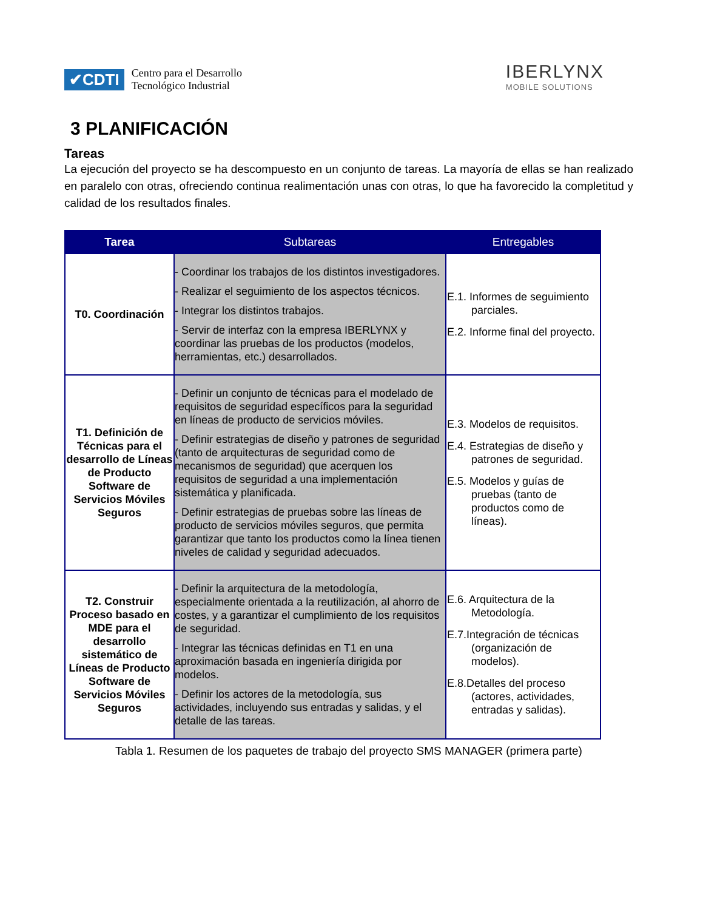✔CDTI Centro para el Desarrollo
Tecnológico Industrial
IBERLYNX
MOBILE SOLUTIONS
3 PLANIFICACIÓN
Tareas
La ejecución del proyecto se ha descompuesto en un conjunto de tareas. La mayoría de ellas se han realizado en paralelo con otras, ofreciendo continua realimentación unas con otras, lo que ha favorecido la completitud y calidad de los resultados finales.
| Tarea | Subtareas | Entregables |
| --- | --- | --- |
| T0. Coordinación | - Coordinar los trabajos de los distintos investigadores. - Realizar el seguimiento de los aspectos técnicos. - Integrar los distintos trabajos. - Servir de interfaz con la empresa IBERLYNX y coordinar las pruebas de los productos (modelos, herramientas, etc.) desarrollados. | E.1. Informes de seguimiento parciales. E.2. Informe final del proyecto. |
| T1. Definición de Técnicas para el desarrollo de Líneas de Producto Software de Servicios Móviles Seguros | - Definir un conjunto de técnicas para el modelado de requisitos de seguridad específicos para la seguridad en líneas de producto de servicios móviles. - Definir estrategias de diseño y patrones de seguridad (tanto de arquitecturas de seguridad como de mecanismos de seguridad) que acerquen los requisitos de seguridad a una implementación sistemática y planificada. - Definir estrategias de pruebas sobre las líneas de producto de servicios móviles seguros, que permita garantizar que tanto los productos como la línea tienen niveles de calidad y seguridad adecuados. | E.3. Modelos de requisitos. E.4. Estrategias de diseño y patrones de seguridad. E.5. Modelos y guías de pruebas (tanto de productos como de líneas). |
| T2. Construir Proceso basado en MDE para el desarrollo sistemático de Líneas de Producto Software de Servicios Móviles Seguros | - Definir la arquitectura de la metodología, especialmente orientada a la reutilización, al ahorro de costes, y a garantizar el cumplimiento de los requisitos de seguridad. - Integrar las técnicas definidas en T1 en una aproximación basada en ingeniería dirigida por modelos. - Definir los actores de la metodología, sus actividades, incluyendo sus entradas y salidas, y el detalle de las tareas. | E.6. Arquitectura de la Metodología. E.7.Integración de técnicas (organización de modelos). E.8.Detalles del proceso (actores, actividades, entradas y salidas). |
Tabla 1. Resumen de los paquetes de trabajo del proyecto SMS MANAGER (primera parte)